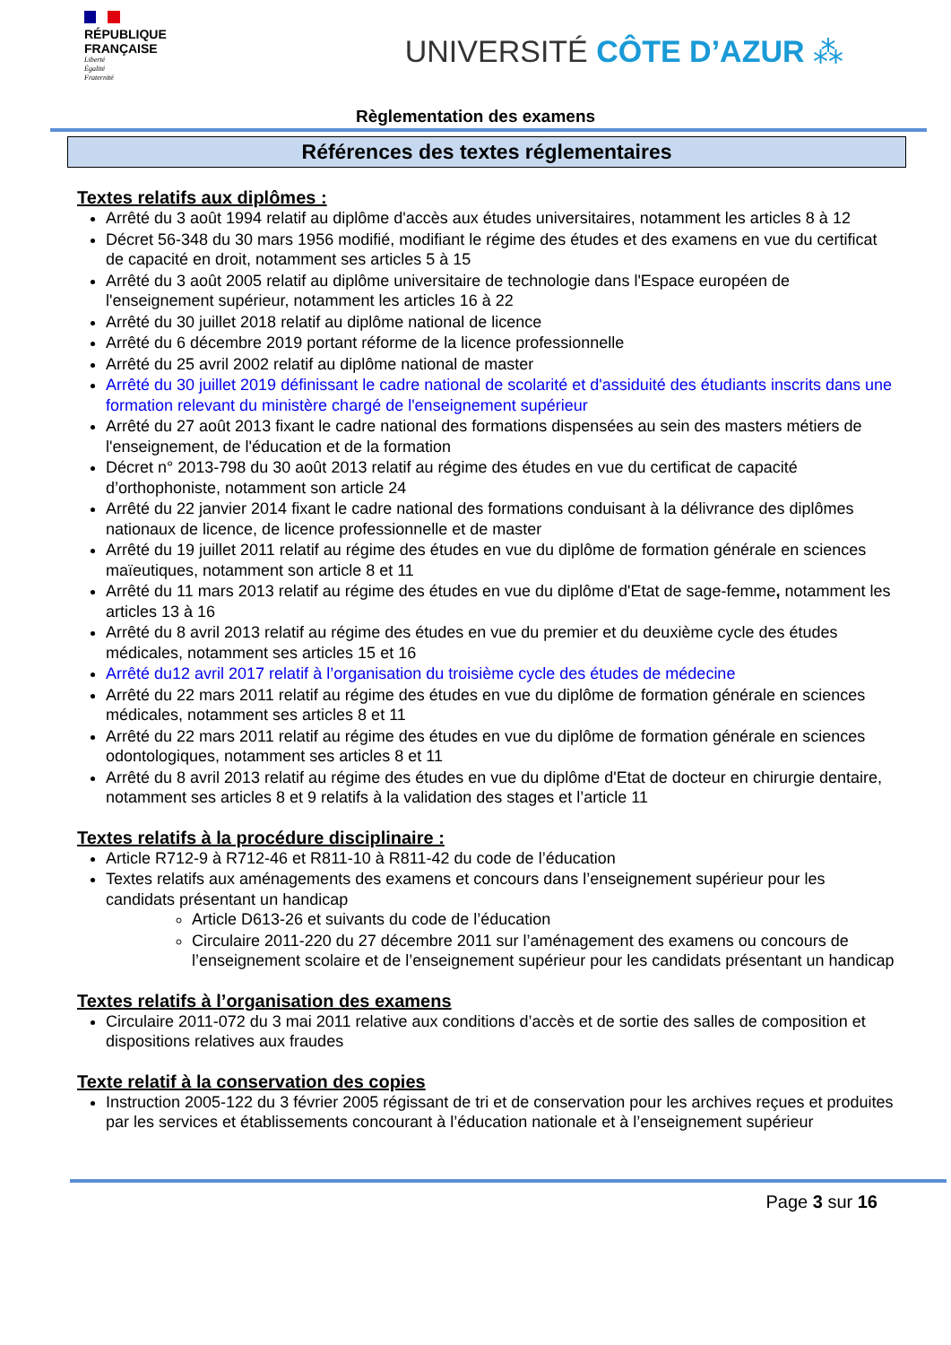RÉPUBLIQUE
FRANÇAISE
Liberté
Égalité
Fraternité
UNIVERSITÉ CÔTE D’AZUR ⁂
Règlementation des examens
Références des textes réglementaires
Textes relatifs aux diplômes :
Arrêté du 3 août 1994 relatif au diplôme d'accès aux études universitaires, notamment les articles 8 à 12
Décret 56-348 du 30 mars 1956 modifié, modifiant le régime des études et des examens en vue du certificat de capacité en droit, notamment ses articles 5 à 15
Arrêté du 3 août 2005 relatif au diplôme universitaire de technologie dans l'Espace européen de l'enseignement supérieur, notamment les articles 16 à 22
Arrêté du 30 juillet 2018 relatif au diplôme national de licence
Arrêté du 6 décembre 2019 portant réforme de la licence professionnelle
Arrêté du 25 avril 2002 relatif au diplôme national de master
Arrêté du 30 juillet 2019 définissant le cadre national de scolarité et d'assiduité des étudiants inscrits dans une formation relevant du ministère chargé de l'enseignement supérieur
Arrêté du 27 août 2013 fixant le cadre national des formations dispensées au sein des masters métiers de l'enseignement, de l'éducation et de la formation
Décret n° 2013-798 du 30 août 2013 relatif au régime des études en vue du certificat de capacité d’orthophoniste, notamment son article 24
Arrêté du 22 janvier 2014 fixant le cadre national des formations conduisant à la délivrance des diplômes nationaux de licence, de licence professionnelle et de master
Arrêté du 19 juillet 2011 relatif au régime des études en vue du diplôme de formation générale en sciences maïeutiques, notamment son article 8 et 11
Arrêté du 11 mars 2013 relatif au régime des études en vue du diplôme d'Etat de sage-femme, notamment les articles 13 à 16
Arrêté du 8 avril 2013 relatif au régime des études en vue du premier et du deuxième cycle des études médicales, notamment ses articles 15 et 16
Arrêté du12 avril 2017 relatif à l’organisation du troisième cycle des études de médecine
Arrêté du 22 mars 2011 relatif au régime des études en vue du diplôme de formation générale en sciences médicales, notamment ses articles 8 et 11
Arrêté du 22 mars 2011 relatif au régime des études en vue du diplôme de formation générale en sciences odontologiques, notamment ses articles 8 et 11
Arrêté du 8 avril 2013 relatif au régime des études en vue du diplôme d'Etat de docteur en chirurgie dentaire, notamment ses articles 8 et 9 relatifs à la validation des stages et l’article 11
Textes relatifs à la procédure disciplinaire :
Article R712-9 à R712-46 et R811-10 à R811-42 du code de l’éducation
Textes relatifs aux aménagements des examens et concours dans l’enseignement supérieur pour les candidats présentant un handicap
Article D613-26 et suivants du code de l’éducation
Circulaire 2011-220 du 27 décembre 2011 sur l’aménagement des examens ou concours de l’enseignement scolaire et de l’enseignement supérieur pour les candidats présentant un handicap
Textes relatifs à l’organisation des examens
Circulaire 2011-072 du 3 mai 2011 relative aux conditions d’accès et de sortie des salles de composition et dispositions relatives aux fraudes
Texte relatif à la conservation des copies
Instruction 2005-122 du 3 février 2005 régissant de tri et de conservation pour les archives reçues et produites par les services et établissements concourant à l’éducation nationale et à l’enseignement supérieur
Page 3 sur 16